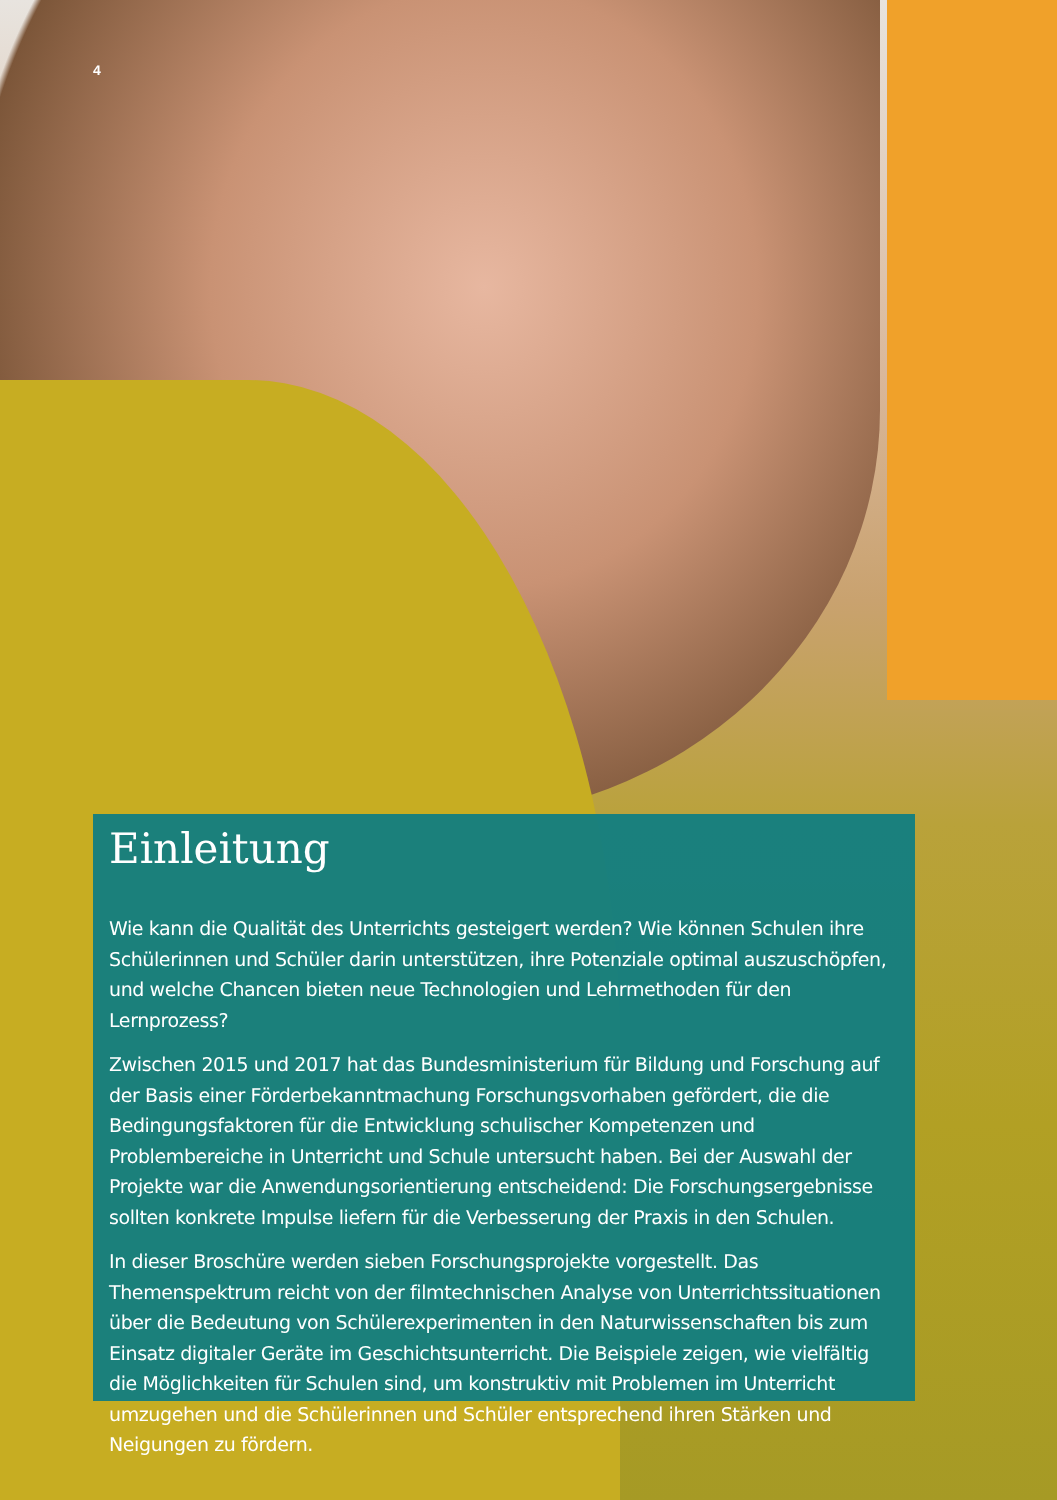4
Einleitung
Wie kann die Qualität des Unterrichts gesteigert werden? Wie können Schulen ihre Schülerinnen und Schüler darin unterstützen, ihre Potenziale optimal auszuschöpfen, und welche Chancen bieten neue Technologien und Lehrmethoden für den Lernprozess?
Zwischen 2015 und 2017 hat das Bundesministerium für Bildung und Forschung auf der Basis einer Förderbekanntmachung Forschungsvorhaben gefördert, die die Bedingungsfaktoren für die Entwicklung schulischer Kompetenzen und Problembereiche in Unterricht und Schule untersucht haben. Bei der Auswahl der Projekte war die Anwendungsorientierung entscheidend: Die Forschungsergebnisse sollten konkrete Impulse liefern für die Verbesserung der Praxis in den Schulen.
In dieser Broschüre werden sieben Forschungsprojekte vorgestellt. Das Themenspektrum reicht von der filmtechnischen Analyse von Unterrichtssituationen über die Bedeutung von Schülerexperimenten in den Naturwissenschaften bis zum Einsatz digitaler Geräte im Geschichtsunterricht. Die Beispiele zeigen, wie vielfältig die Möglichkeiten für Schulen sind, um konstruktiv mit Problemen im Unterricht umzugehen und die Schülerinnen und Schüler entsprechend ihren Stärken und Neigungen zu fördern.